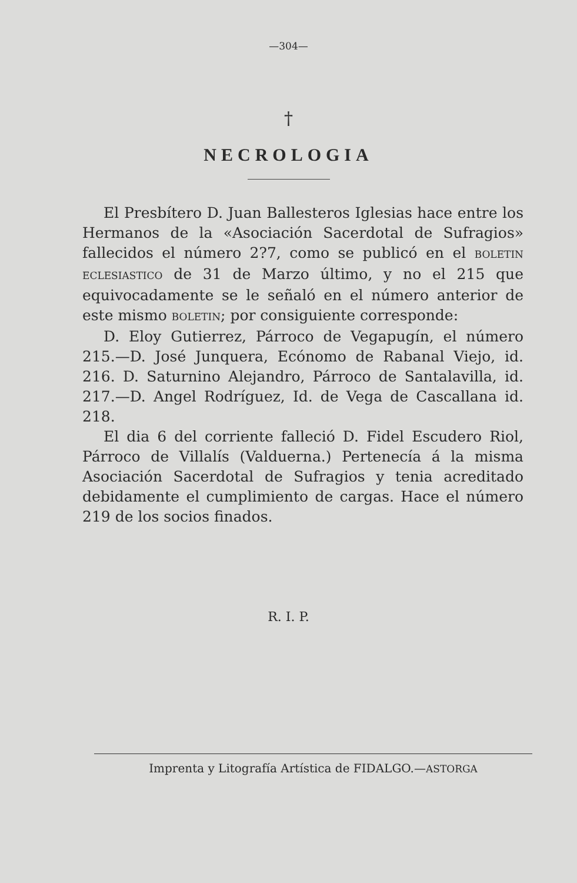—304—
†
NECROLOGIA
El Presbítero D. Juan Ballesteros Iglesias hace entre los Hermanos de la «Asociación Sacerdotal de Sufragios» fallecidos el número 2?7, como se publicó en el BOLETIN ECLESIASTICO de 31 de Marzo último, y no el 215 que equivocadamente se le señaló en el número anterior de este mismo BOLETIN; por consiguiente corresponde:
D. Eloy Gutierrez, Párroco de Vegapugín, el número 215.—D. José Junquera, Ecónomo de Rabanal Viejo, id. 216. D. Saturnino Alejandro, Párroco de Santalavilla, id. 217.—D. Angel Rodríguez, Id. de Vega de Cascallana id. 218.
El dia 6 del corriente falleció D. Fidel Escudero Riol, Párroco de Villalís (Valduerna.) Pertenecía á la misma Asociación Sacerdotal de Sufragios y tenia acreditado debidamente el cumplimiento de cargas. Hace el número 219 de los socios finados.
R. I. P.
Imprenta y Litografía Artística de FIDALGO.—ASTORGA